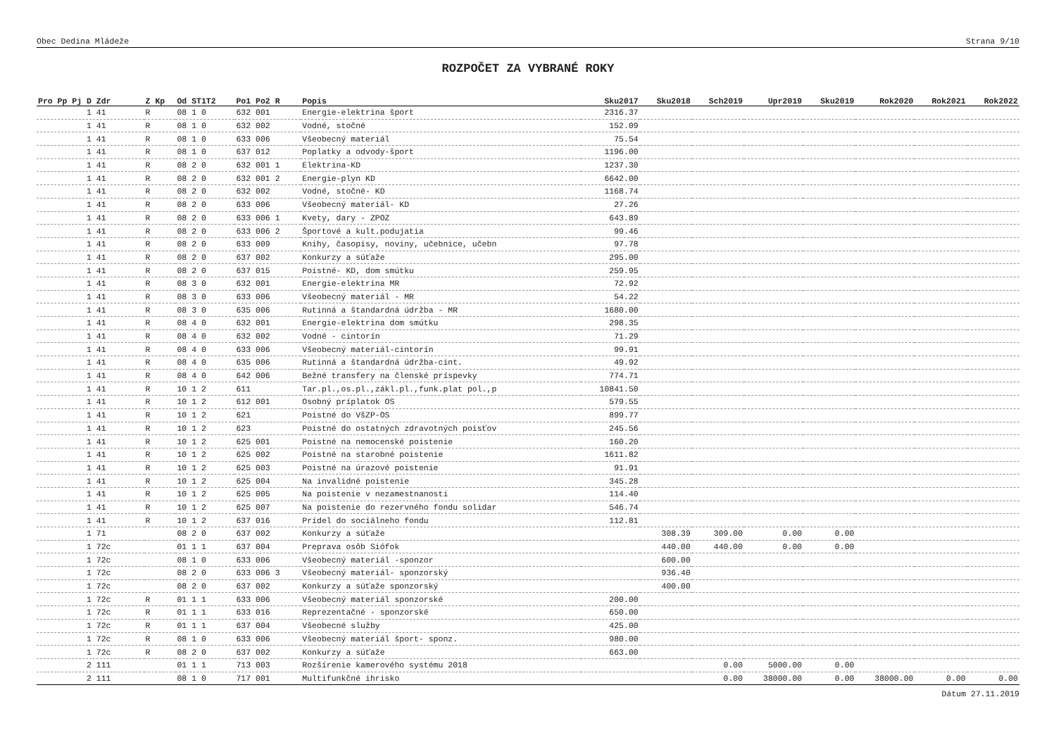Obec Dedina Mládeže Strana 9/10
ROZPOČET ZA VYBRANÉ ROKY
| Pro Pp Pj D Zdr | Z Kp | Od ST1T2 | Po1 Po2 R | Popis | Sku2017 | Sku2018 | Sch2019 | Upr2019 | Sku2019 | Rok2020 | Rok2021 | Rok2022 |
| --- | --- | --- | --- | --- | --- | --- | --- | --- | --- | --- | --- | --- |
| 1 41 | R | 08 1 0 | 632 001 | Energie-elektrina šport | 2316.37 | | | | | | | |
| 1 41 | R | 08 1 0 | 632 002 | Vodné, stočné | 152.09 | | | | | | | |
| 1 41 | R | 08 1 0 | 633 006 | Všeobecný materiál | 75.54 | | | | | | | |
| 1 41 | R | 08 1 0 | 637 012 | Poplatky a odvody-šport | 1196.00 | | | | | | | |
| 1 41 | R | 08 2 0 | 632 001 1 | Elektrina-KD | 1237.30 | | | | | | | |
| 1 41 | R | 08 2 0 | 632 001 2 | Energie-plyn KD | 6642.00 | | | | | | | |
| 1 41 | R | 08 2 0 | 632 002 | Vodné, stočné- KD | 1168.74 | | | | | | | |
| 1 41 | R | 08 2 0 | 633 006 | Všeobecný materiál- KD | 27.26 | | | | | | | |
| 1 41 | R | 08 2 0 | 633 006 1 | Kvety, dary - ZPOZ | 643.89 | | | | | | | |
| 1 41 | R | 08 2 0 | 633 006 2 | Športové a kult.podujatia | 99.46 | | | | | | | |
| 1 41 | R | 08 2 0 | 633 009 | Knihy, časopisy, noviny, učebnice, učebn | 97.78 | | | | | | | |
| 1 41 | R | 08 2 0 | 637 002 | Konkurzy a súťaže | 295.00 | | | | | | | |
| 1 41 | R | 08 2 0 | 637 015 | Poistné- KD, dom smútku | 259.95 | | | | | | | |
| 1 41 | R | 08 3 0 | 632 001 | Energie-elektrina MR | 72.92 | | | | | | | |
| 1 41 | R | 08 3 0 | 633 006 | Všeobecný materiál - MR | 54.22 | | | | | | | |
| 1 41 | R | 08 3 0 | 635 006 | Rutinná a štandardná údržba - MR | 1680.00 | | | | | | | |
| 1 41 | R | 08 4 0 | 632 001 | Energie-elektrina dom smútku | 298.35 | | | | | | | |
| 1 41 | R | 08 4 0 | 632 002 | Vodné - cintorín | 71.29 | | | | | | | |
| 1 41 | R | 08 4 0 | 633 006 | Všeobecný materiál-cintorín | 99.91 | | | | | | | |
| 1 41 | R | 08 4 0 | 635 006 | Rutinná a štandardná údržba-cint. | 49.92 | | | | | | | |
| 1 41 | R | 08 4 0 | 642 006 | Bežné transfery na členské príspevky | 774.71 | | | | | | | |
| 1 41 | R | 10 1 2 | 611 | Tar.pl.,os.pl.,zákl.pl.,funk.plat pol.,p | 10841.50 | | | | | | | |
| 1 41 | R | 10 1 2 | 612 001 | Osobný príplatok OS | 579.55 | | | | | | | |
| 1 41 | R | 10 1 2 | 621 | Poistné do VšZP-OS | 899.77 | | | | | | | |
| 1 41 | R | 10 1 2 | 623 | Poistné do ostatných zdravotných poisťov | 245.56 | | | | | | | |
| 1 41 | R | 10 1 2 | 625 001 | Poistné na nemocenské poistenie | 160.20 | | | | | | | |
| 1 41 | R | 10 1 2 | 625 002 | Poistné na starobné poistenie | 1611.82 | | | | | | | |
| 1 41 | R | 10 1 2 | 625 003 | Poistné na úrazové poistenie | 91.91 | | | | | | | |
| 1 41 | R | 10 1 2 | 625 004 | Na invalidné poistenie | 345.28 | | | | | | | |
| 1 41 | R | 10 1 2 | 625 005 | Na poistenie v nezamestnanosti | 114.40 | | | | | | | |
| 1 41 | R | 10 1 2 | 625 007 | Na poistenie do rezervného fondu solidar | 546.74 | | | | | | | |
| 1 41 | R | 10 1 2 | 637 016 | Prídel do sociálneho fondu | 112.81 | | | | | | | |
| 1 71 | | 08 2 0 | 637 002 | Konkurzy a súťaže | | 308.39 | 309.00 | 0.00 | 0.00 | | | |
| 1 72c | | 01 1 1 | 637 004 | Preprava osôb Siófok | | 440.00 | 440.00 | 0.00 | 0.00 | | | |
| 1 72c | | 08 1 0 | 633 006 | Všeobecný materiál -sponzor | | 600.00 | | | | | | |
| 1 72c | | 08 2 0 | 633 006 3 | Všeobecný materiál- sponzorský | | 936.40 | | | | | | |
| 1 72c | | 08 2 0 | 637 002 | Konkurzy a súťaže sponzorský | | 400.00 | | | | | | |
| 1 72c | R | 01 1 1 | 633 006 | Všeobecný materiál sponzorské | 200.00 | | | | | | | |
| 1 72c | R | 01 1 1 | 633 016 | Reprezentačné - sponzorské | 650.00 | | | | | | | |
| 1 72c | R | 01 1 1 | 637 004 | Všeobecné služby | 425.00 | | | | | | | |
| 1 72c | R | 08 1 0 | 633 006 | Všeobecný materiál šport- sponz. | 980.00 | | | | | | | |
| 1 72c | R | 08 2 0 | 637 002 | Konkurzy a súťaže | 663.00 | | | | | | | |
| 2 111 | | 01 1 1 | 713 003 | Rozšírenie kamerového systému 2018 | | | 0.00 | 5000.00 | 0.00 | | | |
| 2 111 | | 08 1 0 | 717 001 | Multifunkčné ihrisko | | | 0.00 | 38000.00 | 0.00 | 38000.00 | 0.00 | 0.00 |
Dátum 27.11.2019